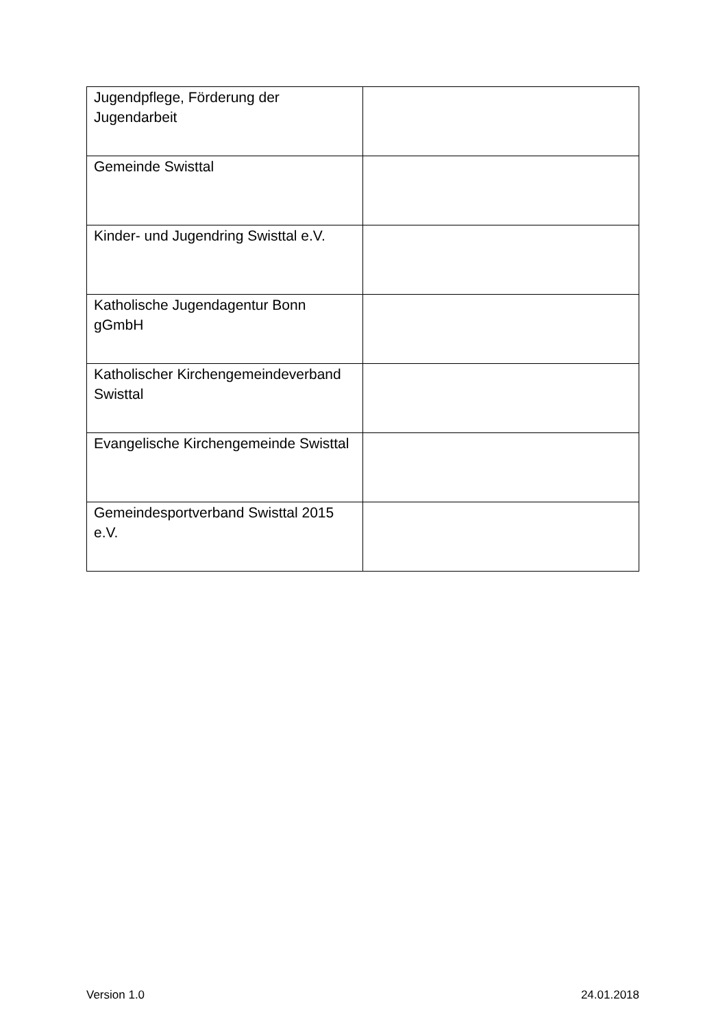| Jugendpflege, Förderung der Jugendarbeit | |
| Gemeinde Swisttal | |
| Kinder- und Jugendring Swisttal e.V. | |
| Katholische Jugendagentur Bonn gGmbH | |
| Katholischer Kirchengemeindeverband Swisttal | |
| Evangelische Kirchengemeinde Swisttal | |
| Gemeindesportverband Swisttal 2015 e.V. | |
Version 1.0 24.01.2018